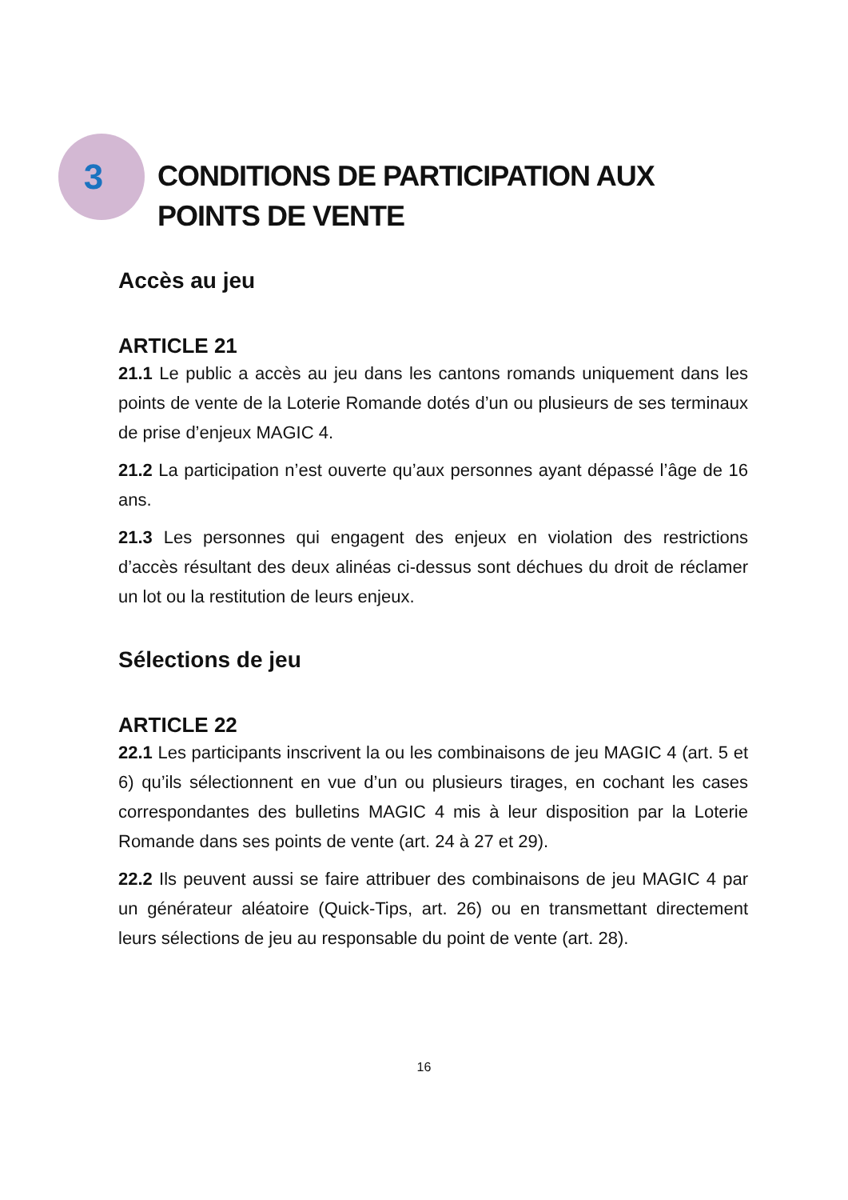3
CONDITIONS DE PARTICIPATION AUX POINTS DE VENTE
Accès au jeu
ARTICLE 21
21.1 Le public a accès au jeu dans les cantons romands uniquement dans les points de vente de la Loterie Romande dotés d’un ou plusieurs de ses terminaux de prise d’enjeux MAGIC 4.
21.2 La participation n’est ouverte qu’aux personnes ayant dépassé l’âge de 16 ans.
21.3 Les personnes qui engagent des enjeux en violation des restrictions d’accès résultant des deux alinéas ci-dessus sont déchues du droit de réclamer un lot ou la restitution de leurs enjeux.
Sélections de jeu
ARTICLE 22
22.1 Les participants inscrivent la ou les combinaisons de jeu MAGIC 4 (art. 5 et 6) qu’ils sélectionnent en vue d’un ou plusieurs tirages, en cochant les cases correspondantes des bulletins MAGIC 4 mis à leur disposition par la Loterie Romande dans ses points de vente (art. 24 à 27 et 29).
22.2 Ils peuvent aussi se faire attribuer des combinaisons de jeu MAGIC 4 par un générateur aléatoire (Quick-Tips, art. 26) ou en transmettant directement leurs sélections de jeu au responsable du point de vente (art. 28).
16